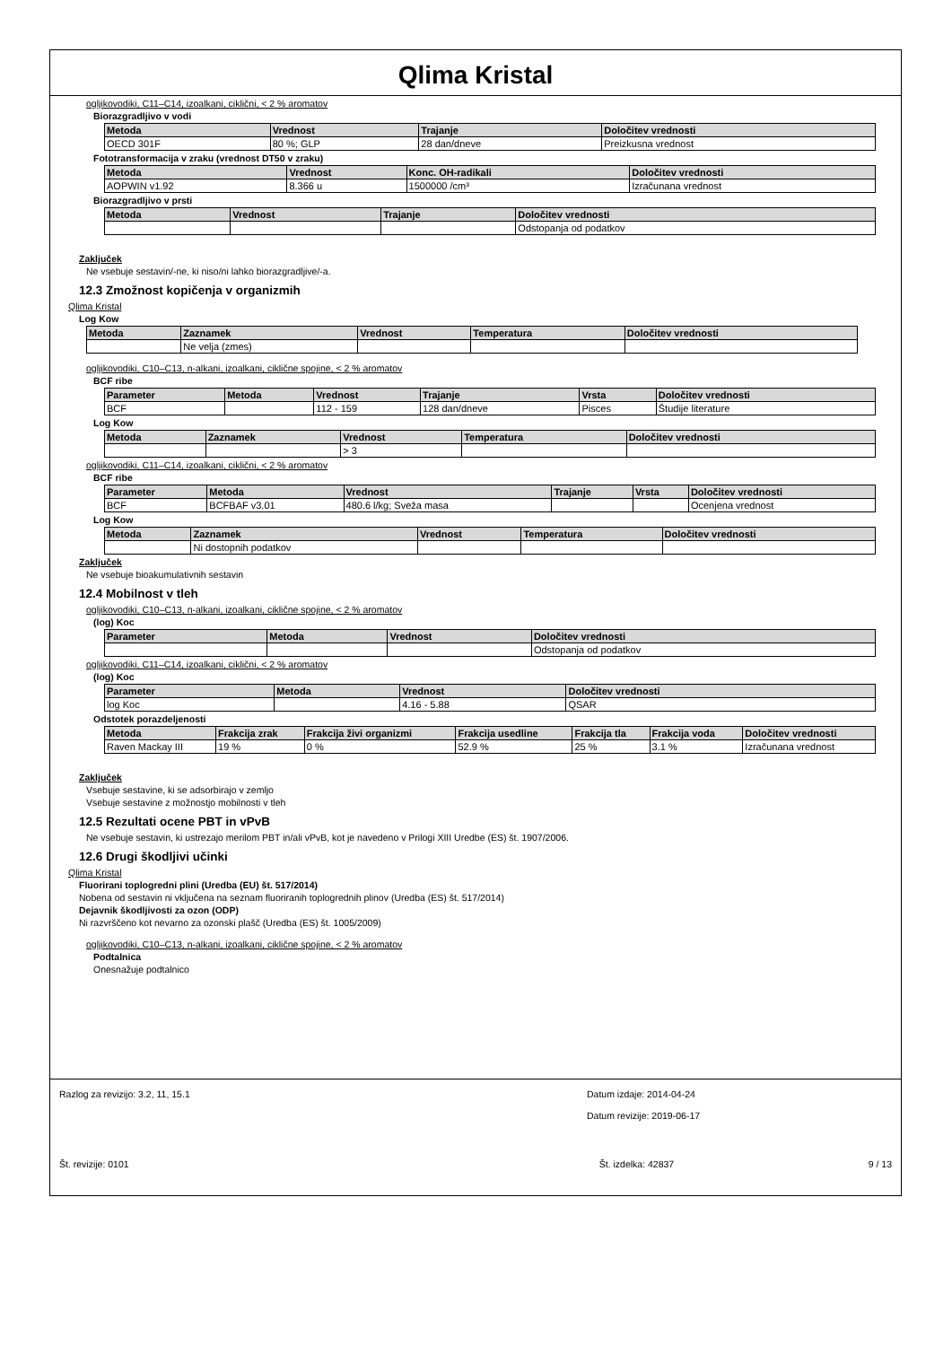Qlima Kristal
ogljikovodiki, C11–C14, izoalkani, ciklični, < 2 % aromatov
Biorazgradljivo v vodi
| Metoda | Vrednost | Trajanje | Določitev vrednosti |
| --- | --- | --- | --- |
| OECD 301F | 80 %; GLP | 28 dan/dneve | Preizkusna vrednost |
Fototransformacija v zraku (vrednost DT50 v zraku)
| Metoda | Vrednost | Konc. OH-radikali | Določitev vrednosti |
| --- | --- | --- | --- |
| AOPWIN v1.92 | 8.366 u | 1500000 /cm³ | Izračunana vrednost |
Biorazgradljivo v prsti
| Metoda | Vrednost | Trajanje | Določitev vrednosti |
| --- | --- | --- | --- |
| | | | Odstopanja od podatkov |
Zaključek
Ne vsebuje sestavin/-ne, ki niso/ni lahko biorazgradljive/-a.
12.3 Zmožnost kopičenja v organizmih
Qlima Kristal
Log Kow
| Metoda | Zaznamek | Vrednost | Temperatura | Določitev vrednosti |
| --- | --- | --- | --- | --- |
| | Ne velja (zmes) | | | |
ogljikovodiki, C10–C13, n-alkani, izoalkani, ciklične spojine, < 2 % aromatov
BCF ribe
| Parameter | Metoda | Vrednost | Trajanje | Vrsta | Določitev vrednosti |
| --- | --- | --- | --- | --- | --- |
| BCF | | 112 - 159 | 128 dan/dneve | Pisces | Študije literature |
Log Kow
| Metoda | Zaznamek | Vrednost | Temperatura | Določitev vrednosti |
| --- | --- | --- | --- | --- |
| | | > 3 | | |
ogljikovodiki, C11–C14, izoalkani, ciklični, < 2 % aromatov
BCF ribe
| Parameter | Metoda | Vrednost | Trajanje | Vrsta | Določitev vrednosti |
| --- | --- | --- | --- | --- | --- |
| BCF | BCFBAF v3.01 | 480.6 l/kg; Sveža masa | | | Ocenjena vrednost |
Log Kow
| Metoda | Zaznamek | Vrednost | Temperatura | Določitev vrednosti |
| --- | --- | --- | --- | --- |
| | Ni dostopnih podatkov | | | |
Zaključek
Ne vsebuje bioakumulativnih sestavin
12.4 Mobilnost v tleh
ogljikovodiki, C10–C13, n-alkani, izoalkani, ciklične spojine, < 2 % aromatov
(log) Koc
| Parameter | Metoda | Vrednost | Določitev vrednosti |
| --- | --- | --- | --- |
| | | | Odstopanja od podatkov |
ogljikovodiki, C11–C14, izoalkani, ciklični, < 2 % aromatov
(log) Koc
| Parameter | Metoda | Vrednost | Določitev vrednosti |
| --- | --- | --- | --- |
| log Koc | | 4.16 - 5.88 | QSAR |
Odstotek porazdeljenosti
| Metoda | Frakcija zrak | Frakcija živi organizmi | Frakcija usedline | Frakcija tla | Frakcija voda | Določitev vrednosti |
| --- | --- | --- | --- | --- | --- | --- |
| Raven Mackay III | 19 % | 0 % | 52.9 % | 25 % | 3.1 % | Izračunana vrednost |
Zaključek
Vsebuje sestavine, ki se adsorbirajo v zemljo
Vsebuje sestavine z možnostjo mobilnosti v tleh
12.5 Rezultati ocene PBT in vPvB
Ne vsebuje sestavin, ki ustrezajo merilom PBT in/ali vPvB, kot je navedeno v Prilogi XIII Uredbe (ES) št. 1907/2006.
12.6 Drugi škodljivi učinki
Qlima Kristal
Fluorirani toplogredni plini (Uredba (EU) št. 517/2014)
Nobena od sestavin ni vključena na seznam fluoriranih toplogrednih plinov (Uredba (ES) št. 517/2014)
Dejavnik škodljivosti za ozon (ODP)
Ni razvrščeno kot nevarno za ozonski plašč (Uredba (ES) št. 1005/2009)
ogljikovodiki, C10–C13, n-alkani, izoalkani, ciklične spojine, < 2 % aromatov
Podtalnica
Onesnažuje podtalnico
Razlog za revizijo: 3.2, 11, 15.1 Datum izdaje: 2014-04-24
Datum revizije: 2019-06-17
Št. revizije: 0101 Št. izdelka: 42837 9 / 13